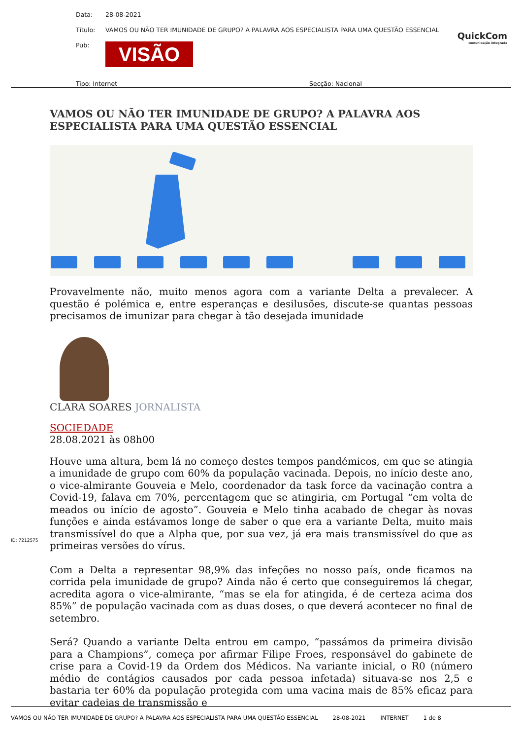Data: 28-08-2021
Título: VAMOS OU NÃO TER IMUNIDADE DE GRUPO? A PALAVRA AOS ESPECIALISTA PARA UMA QUESTÃO ESSENCIAL
Pub: VISÃO
QuickCom
comunicação integrada
Tipo: Internet Secção: Nacional
VAMOS OU NÃO TER IMUNIDADE DE GRUPO? A PALAVRA AOS ESPECIALISTA PARA UMA QUESTÃO ESSENCIAL
Provavelmente não, muito menos agora com a variante Delta a prevalecer. A questão é polémica e, entre esperanças e desilusões, discute-se quantas pessoas precisamos de imunizar para chegar à tão desejada imunidade
CLARA SOARES JORNALISTA
SOCIEDADE
28.08.2021 às 08h00
Houve uma altura, bem lá no começo destes tempos pandémicos, em que se atingia a imunidade de grupo com 60% da população vacinada. Depois, no início deste ano, o vice-almirante Gouveia e Melo, coordenador da task force da vacinação contra a Covid-19, falava em 70%, percentagem que se atingiria, em Portugal “em volta de meados ou início de agosto”. Gouveia e Melo tinha acabado de chegar às novas funções e ainda estávamos longe de saber o que era a variante Delta, muito mais transmissível do que a Alpha que, por sua vez, já era mais transmissível do que as primeiras versões do vírus.
Com a Delta a representar 98,9% das infeções no nosso país, onde ficamos na corrida pela imunidade de grupo? Ainda não é certo que conseguiremos lá chegar, acredita agora o vice-almirante, “mas se ela for atingida, é de certeza acima dos 85%” de população vacinada com as duas doses, o que deverá acontecer no final de setembro.
Será? Quando a variante Delta entrou em campo, “passámos da primeira divisão para a Champions”, começa por afirmar Filipe Froes, responsável do gabinete de crise para a Covid-19 da Ordem dos Médicos. Na variante inicial, o R0 (número médio de contágios causados por cada pessoa infetada) situava-se nos 2,5 e bastaria ter 60% da população protegida com uma vacina mais de 85% eficaz para evitar cadeias de transmissão e
ID: 7212575
VAMOS OU NÃO TER IMUNIDADE DE GRUPO? A PALAVRA AOS ESPECIALISTA PARA UMA QUESTÃO ESSENCIAL 28-08-2021 INTERNET 1 de 8